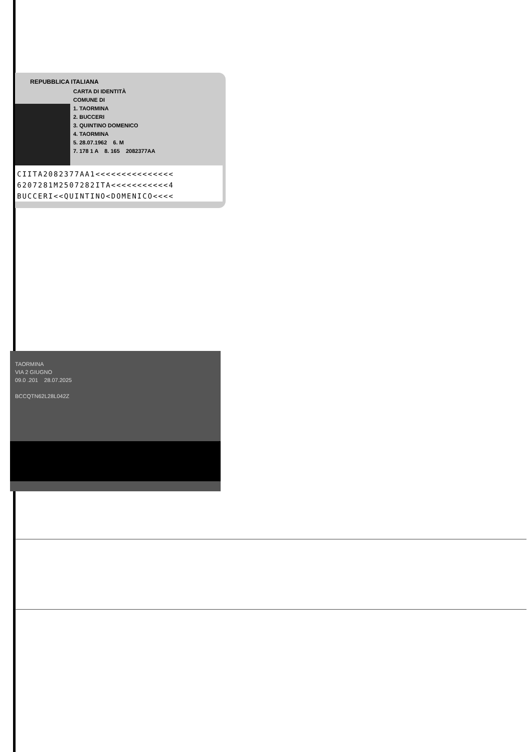REPUBBLICA ITALIANA
CARTA DI IDENTITÀ
COMUNE DI
1. TAORMINA
2. BUCCERI
3. QUINTINO DOMENICO
4. TAORMINA
5. 28.07.1962 6. M
7. 178 1 A 8. 165 2082377AA
CIITA2082377AA1<<<<<<<<<<<<<<<
6207281M2507282ITA<<<<<<<<<<<4
BUCCERI<<QUINTINO<DOMENICO<<<<
TAORMINA
VIA 2 GIUGNO
09.0 .201 28.07.2025
BCCQTN62L28L042Z